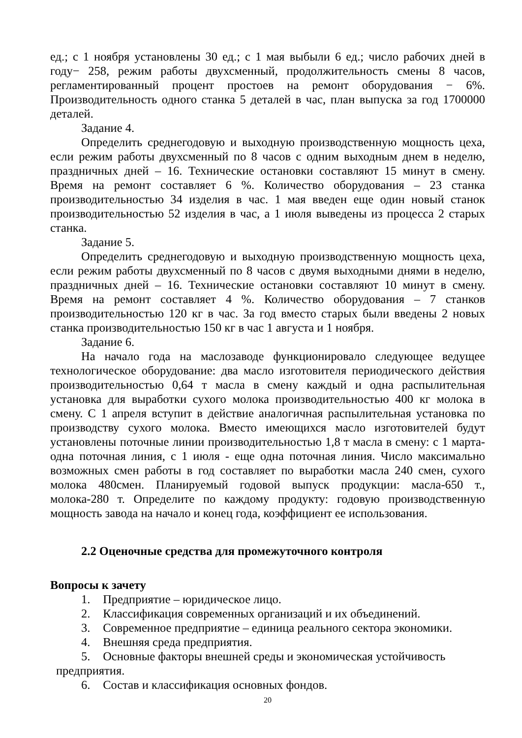ед.; с 1 ноября установлены 30 ед.; с 1 мая выбыли 6 ед.; число рабочих дней в году− 258, режим работы двухсменный, продолжительность смены 8 часов, регламентированный процент простоев на ремонт оборудования − 6%. Производительность одного станка 5 деталей в час, план выпуска за год 1700000 деталей.
Задание 4.
Определить среднегодовую и выходную производственную мощность цеха, если режим работы двухсменный по 8 часов с одним выходным днем в неделю, праздничных дней – 16. Технические остановки составляют 15 минут в смену. Время на ремонт составляет 6 %. Количество оборудования – 23 станка производительностью 34 изделия в час. 1 мая введен еще один новый станок производительностью 52 изделия в час, а 1 июля выведены из процесса 2 старых станка.
Задание 5.
Определить среднегодовую и выходную производственную мощность цеха, если режим работы двухсменный по 8 часов с двумя выходными днями в неделю, праздничных дней – 16. Технические остановки составляют 10 минут в смену. Время на ремонт составляет 4 %. Количество оборудования – 7 станков производительностью 120 кг в час. За год вместо старых были введены 2 новых станка производительностью 150 кг в час 1 августа и 1 ноября.
Задание 6.
На начало года на маслозаводе функционировало следующее ведущее технологическое оборудование: два масло изготовителя периодического действия производительностью 0,64 т масла в смену каждый и одна распылительная установка для выработки сухого молока производительностью 400 кг молока в смену. С 1 апреля вступит в действие аналогичная распылительная установка по производству сухого молока. Вместо имеющихся масло изготовителей будут установлены поточные линии производительностью 1,8 т масла в смену: с 1 марта-одна поточная линия, с 1 июля - еще одна поточная линия. Число максимально возможных смен работы в год составляет по выработки масла 240 смен, сухого молока 480смен. Планируемый годовой выпуск продукции: масла-650 т., молока-280 т. Определите по каждому продукту: годовую производственную мощность завода на начало и конец года, коэффициент ее использования.
2.2 Оценочные средства для промежуточного контроля
Вопросы к зачету
1. Предприятие – юридическое лицо.
2. Классификация современных организаций и их объединений.
3. Современное предприятие – единица реального сектора экономики.
4. Внешняя среда предприятия.
5. Основные факторы внешней среды и экономическая устойчивость
предприятия.
6. Состав и классификация основных фондов.
20